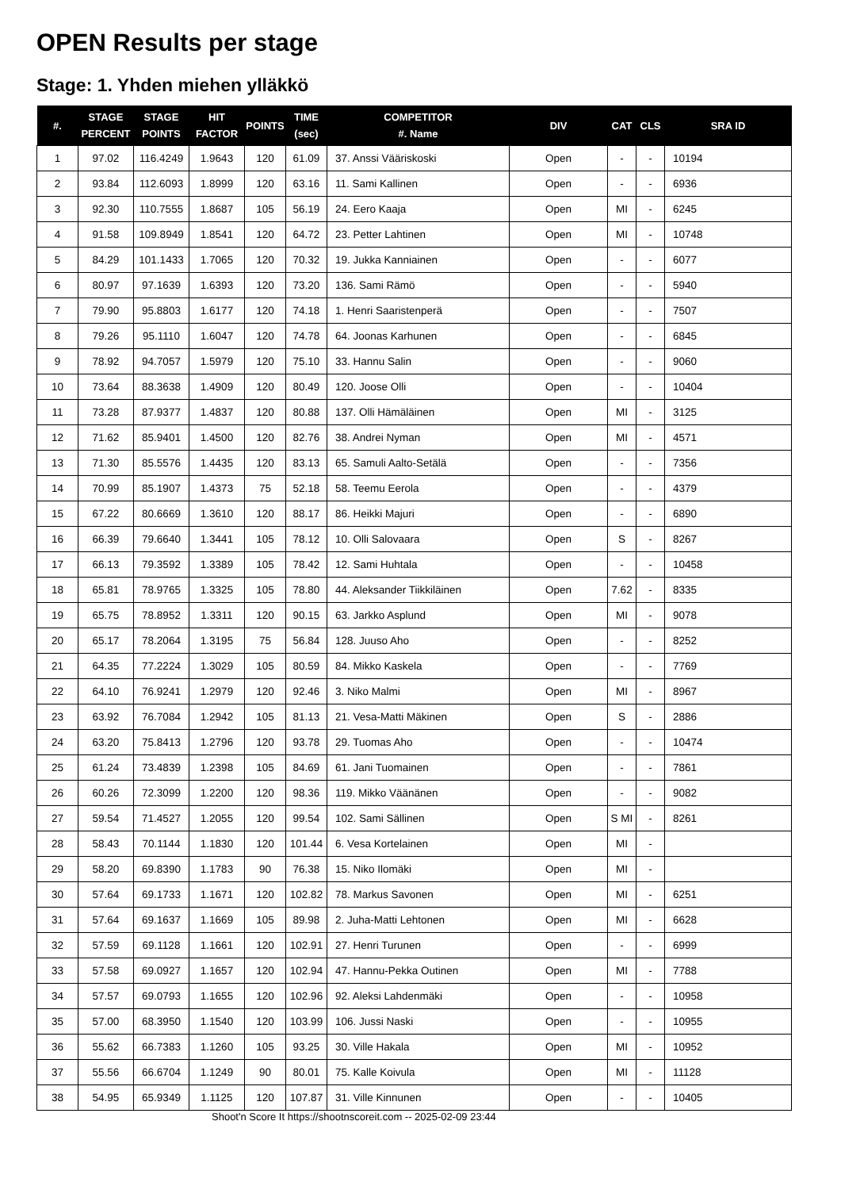OPEN Results per stage
Stage: 1. Yhden miehen ylläkkö
| #. | STAGE PERCENT | STAGE POINTS | HIT FACTOR | POINTS | TIME (sec) | COMPETITOR #. Name | DIV | CAT | CLS | SRA ID |
| --- | --- | --- | --- | --- | --- | --- | --- | --- | --- | --- |
| 1 | 97.02 | 116.4249 | 1.9643 | 120 | 61.09 | 37. Anssi Vääriskoski | Open | - | - | 10194 |
| 2 | 93.84 | 112.6093 | 1.8999 | 120 | 63.16 | 11. Sami Kallinen | Open | - | - | 6936 |
| 3 | 92.30 | 110.7555 | 1.8687 | 105 | 56.19 | 24. Eero Kaaja | Open | MI | - | 6245 |
| 4 | 91.58 | 109.8949 | 1.8541 | 120 | 64.72 | 23. Petter Lahtinen | Open | MI | - | 10748 |
| 5 | 84.29 | 101.1433 | 1.7065 | 120 | 70.32 | 19. Jukka Kanniainen | Open | - | - | 6077 |
| 6 | 80.97 | 97.1639 | 1.6393 | 120 | 73.20 | 136. Sami Rämö | Open | - | - | 5940 |
| 7 | 79.90 | 95.8803 | 1.6177 | 120 | 74.18 | 1. Henri Saaristenperä | Open | - | - | 7507 |
| 8 | 79.26 | 95.1110 | 1.6047 | 120 | 74.78 | 64. Joonas Karhunen | Open | - | - | 6845 |
| 9 | 78.92 | 94.7057 | 1.5979 | 120 | 75.10 | 33. Hannu Salin | Open | - | - | 9060 |
| 10 | 73.64 | 88.3638 | 1.4909 | 120 | 80.49 | 120. Joose Olli | Open | - | - | 10404 |
| 11 | 73.28 | 87.9377 | 1.4837 | 120 | 80.88 | 137. Olli Hämäläinen | Open | MI | - | 3125 |
| 12 | 71.62 | 85.9401 | 1.4500 | 120 | 82.76 | 38. Andrei Nyman | Open | MI | - | 4571 |
| 13 | 71.30 | 85.5576 | 1.4435 | 120 | 83.13 | 65. Samuli Aalto-Setälä | Open | - | - | 7356 |
| 14 | 70.99 | 85.1907 | 1.4373 | 75 | 52.18 | 58. Teemu Eerola | Open | - | - | 4379 |
| 15 | 67.22 | 80.6669 | 1.3610 | 120 | 88.17 | 86. Heikki Majuri | Open | - | - | 6890 |
| 16 | 66.39 | 79.6640 | 1.3441 | 105 | 78.12 | 10. Olli Salovaara | Open | S | - | 8267 |
| 17 | 66.13 | 79.3592 | 1.3389 | 105 | 78.42 | 12. Sami Huhtala | Open | - | - | 10458 |
| 18 | 65.81 | 78.9765 | 1.3325 | 105 | 78.80 | 44. Aleksander Tiikkiläinen | Open | 7.62 | - | 8335 |
| 19 | 65.75 | 78.8952 | 1.3311 | 120 | 90.15 | 63. Jarkko Asplund | Open | MI | - | 9078 |
| 20 | 65.17 | 78.2064 | 1.3195 | 75 | 56.84 | 128. Juuso Aho | Open | - | - | 8252 |
| 21 | 64.35 | 77.2224 | 1.3029 | 105 | 80.59 | 84. Mikko Kaskela | Open | - | - | 7769 |
| 22 | 64.10 | 76.9241 | 1.2979 | 120 | 92.46 | 3. Niko Malmi | Open | MI | - | 8967 |
| 23 | 63.92 | 76.7084 | 1.2942 | 105 | 81.13 | 21. Vesa-Matti Mäkinen | Open | S | - | 2886 |
| 24 | 63.20 | 75.8413 | 1.2796 | 120 | 93.78 | 29. Tuomas Aho | Open | - | - | 10474 |
| 25 | 61.24 | 73.4839 | 1.2398 | 105 | 84.69 | 61. Jani Tuomainen | Open | - | - | 7861 |
| 26 | 60.26 | 72.3099 | 1.2200 | 120 | 98.36 | 119. Mikko Väänänen | Open | - | - | 9082 |
| 27 | 59.54 | 71.4527 | 1.2055 | 120 | 99.54 | 102. Sami Sällinen | Open | S MI | - | 8261 |
| 28 | 58.43 | 70.1144 | 1.1830 | 120 | 101.44 | 6. Vesa Kortelainen | Open | MI | - | |
| 29 | 58.20 | 69.8390 | 1.1783 | 90 | 76.38 | 15. Niko Ilomäki | Open | MI | - | |
| 30 | 57.64 | 69.1733 | 1.1671 | 120 | 102.82 | 78. Markus Savonen | Open | MI | - | 6251 |
| 31 | 57.64 | 69.1637 | 1.1669 | 105 | 89.98 | 2. Juha-Matti Lehtonen | Open | MI | - | 6628 |
| 32 | 57.59 | 69.1128 | 1.1661 | 120 | 102.91 | 27. Henri Turunen | Open | - | - | 6999 |
| 33 | 57.58 | 69.0927 | 1.1657 | 120 | 102.94 | 47. Hannu-Pekka Outinen | Open | MI | - | 7788 |
| 34 | 57.57 | 69.0793 | 1.1655 | 120 | 102.96 | 92. Aleksi Lahdenmäki | Open | - | - | 10958 |
| 35 | 57.00 | 68.3950 | 1.1540 | 120 | 103.99 | 106. Jussi Naski | Open | - | - | 10955 |
| 36 | 55.62 | 66.7383 | 1.1260 | 105 | 93.25 | 30. Ville Hakala | Open | MI | - | 10952 |
| 37 | 55.56 | 66.6704 | 1.1249 | 90 | 80.01 | 75. Kalle Koivula | Open | MI | - | 11128 |
| 38 | 54.95 | 65.9349 | 1.1125 | 120 | 107.87 | 31. Ville Kinnunen | Open | - | - | 10405 |
Shoot'n Score It https://shootnscoreit.com -- 2025-02-09 23:44